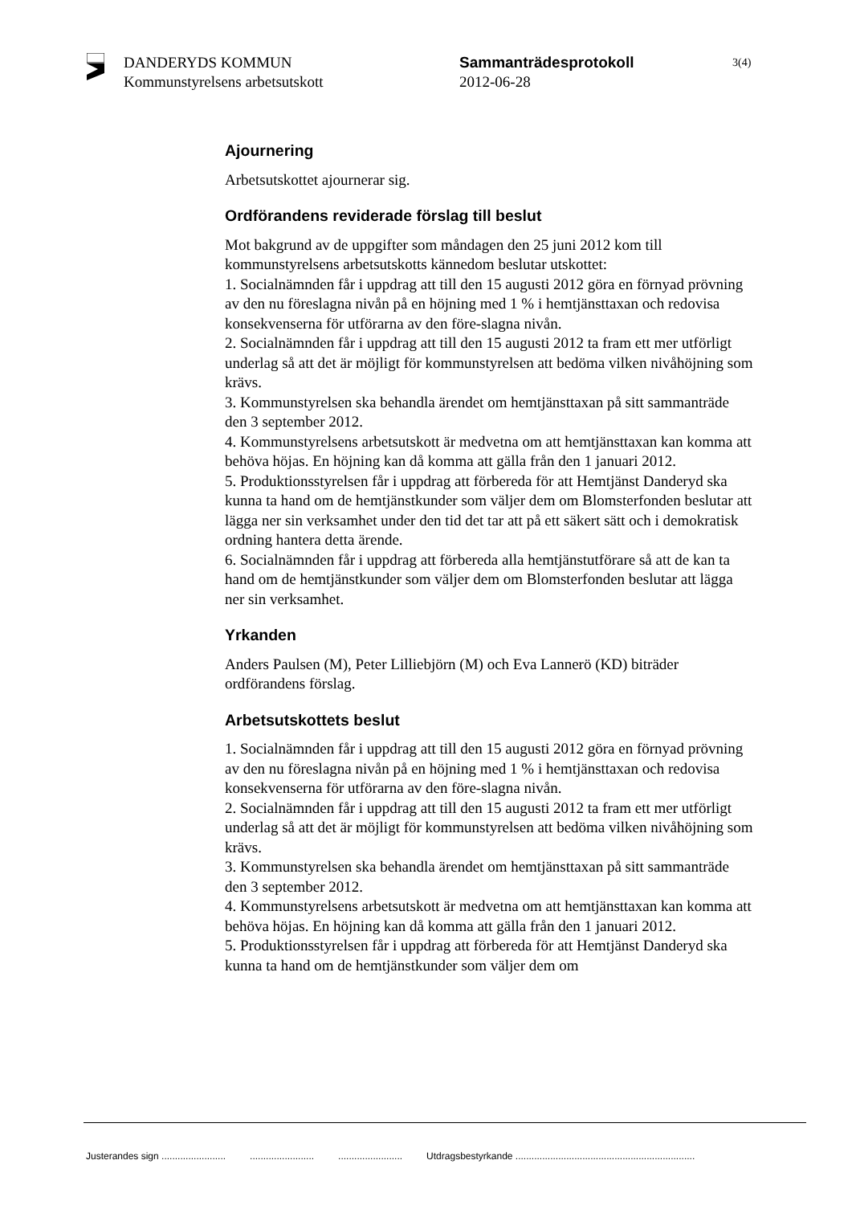DANDERYDS KOMMUN
Kommunstyrelsens arbetsutskott
Sammanträdesprotokoll
2012-06-28
3(4)
Ajournering
Arbetsutskottet ajournerar sig.
Ordförandens reviderade förslag till beslut
Mot bakgrund av de uppgifter som måndagen den 25 juni 2012 kom till kommunstyrelsens arbetsutskotts kännedom beslutar utskottet:
1. Socialnämnden får i uppdrag att till den 15 augusti 2012 göra en förnyad prövning av den nu föreslagna nivån på en höjning med 1 % i hemtjänsttaxan och redovisa konsekvenserna för utförarna av den före-slagna nivån.
2. Socialnämnden får i uppdrag att till den 15 augusti 2012 ta fram ett mer utförligt underlag så att det är möjligt för kommunstyrelsen att bedöma vilken nivåhöjning som krävs.
3. Kommunstyrelsen ska behandla ärendet om hemtjänsttaxan på sitt sammanträde den 3 september 2012.
4. Kommunstyrelsens arbetsutskott är medvetna om att hemtjänsttaxan kan komma att behöva höjas. En höjning kan då komma att gälla från den 1 januari 2012.
5. Produktionsstyrelsen får i uppdrag att förbereda för att Hemtjänst Danderyd ska kunna ta hand om de hemtjänstkunder som väljer dem om Blomsterfonden beslutar att lägga ner sin verksamhet under den tid det tar att på ett säkert sätt och i demokratisk ordning hantera detta ärende.
6. Socialnämnden får i uppdrag att förbereda alla hemtjänstutförare så att de kan ta hand om de hemtjänstkunder som väljer dem om Blomsterfonden beslutar att lägga ner sin verksamhet.
Yrkanden
Anders Paulsen (M), Peter Lilliebjörn (M) och Eva Lannerö (KD) biträder ordförandens förslag.
Arbetsutskottets beslut
1. Socialnämnden får i uppdrag att till den 15 augusti 2012 göra en förnyad prövning av den nu föreslagna nivån på en höjning med 1 % i hemtjänsttaxan och redovisa konsekvenserna för utförarna av den före-slagna nivån.
2. Socialnämnden får i uppdrag att till den 15 augusti 2012 ta fram ett mer utförligt underlag så att det är möjligt för kommunstyrelsen att bedöma vilken nivåhöjning som krävs.
3. Kommunstyrelsen ska behandla ärendet om hemtjänsttaxan på sitt sammanträde den 3 september 2012.
4. Kommunstyrelsens arbetsutskott är medvetna om att hemtjänsttaxan kan komma att behöva höjas. En höjning kan då komma att gälla från den 1 januari 2012.
5. Produktionsstyrelsen får i uppdrag att förbereda för att Hemtjänst Danderyd ska kunna ta hand om de hemtjänstkunder som väljer dem om
Justerandes sign ........................ ........................ ........................ Utdragsbestyrkande ...................................................................